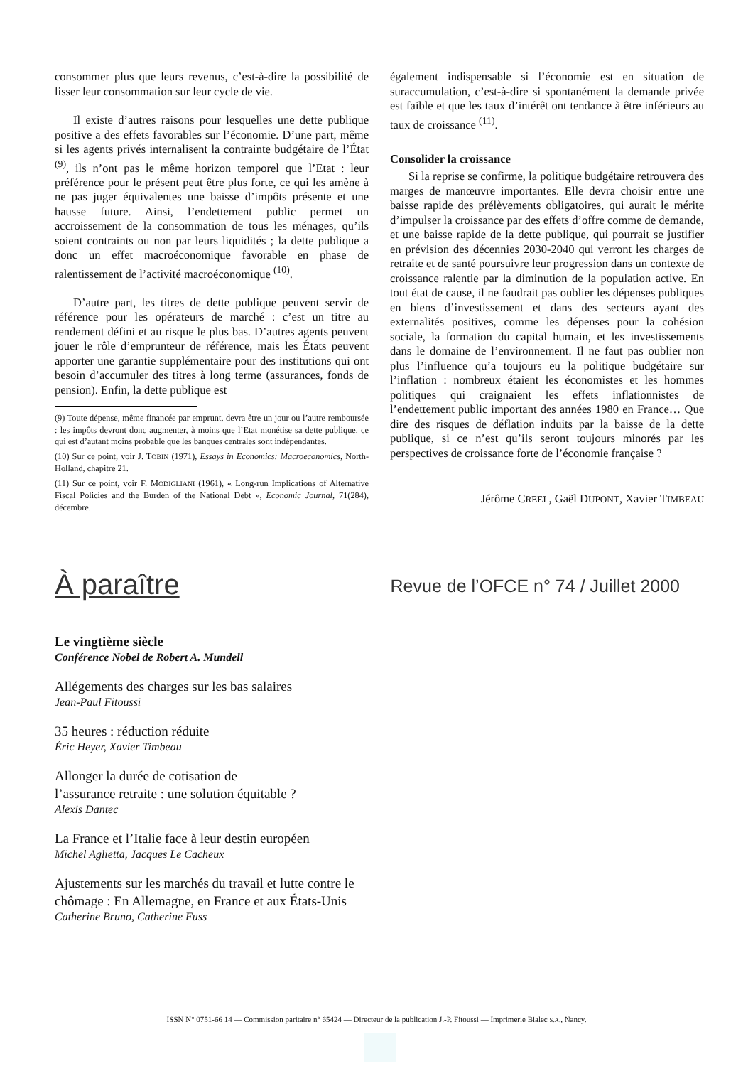consommer plus que leurs revenus, c’est-à-dire la possibilité de lisser leur consommation sur leur cycle de vie.
Il existe d’autres raisons pour lesquelles une dette publique positive a des effets favorables sur l’économie. D’une part, même si les agents privés internalisent la contrainte budgétaire de l’État <sup>(9)</sup>, ils n’ont pas le même horizon temporel que l’Etat : leur préférence pour le présent peut être plus forte, ce qui les amène à ne pas juger équivalentes une baisse d’impôts présente et une hausse future. Ainsi, l’endettement public permet un accroissement de la consommation de tous les ménages, qu’ils soient contraints ou non par leurs liquidités ; la dette publique a donc un effet macroéconomique favorable en phase de ralentissement de l’activité macroéconomique <sup>(10)</sup>.
D’autre part, les titres de dette publique peuvent servir de référence pour les opérateurs de marché : c’est un titre au rendement défini et au risque le plus bas. D’autres agents peuvent jouer le rôle d’emprunteur de référence, mais les États peuvent apporter une garantie supplémentaire pour des institutions qui ont besoin d’accumuler des titres à long terme (assurances, fonds de pension). Enfin, la dette publique est
(9) Toute dépense, même financée par emprunt, devra être un jour ou l’autre remboursée : les impôts devront donc augmenter, à moins que l’Etat monétise sa dette publique, ce qui est d’autant moins probable que les banques centrales sont indépendantes.
(10) Sur ce point, voir J. TOBIN (1971), Essays in Economics: Macroeconomics, North-Holland, chapitre 21.
(11) Sur ce point, voir F. MODIGLIANI (1961), « Long-run Implications of Alternative Fiscal Policies and the Burden of the National Debt », Economic Journal, 71(284), décembre.
également indispensable si l’économie est en situation de suraccumulation, c’est-à-dire si spontanément la demande privée est faible et que les taux d’intérêt ont tendance à être inférieurs au taux de croissance <sup>(11)</sup>.
Consolider la croissance
Si la reprise se confirme, la politique budgétaire retrouvera des marges de manœuvre importantes. Elle devra choisir entre une baisse rapide des prélèvements obligatoires, qui aurait le mérite d’impulser la croissance par des effets d’offre comme de demande, et une baisse rapide de la dette publique, qui pourrait se justifier en prévision des décennies 2030-2040 qui verront les charges de retraite et de santé poursuivre leur progression dans un contexte de croissance ralentie par la diminution de la population active. En tout état de cause, il ne faudrait pas oublier les dépenses publiques en biens d’investissement et dans des secteurs ayant des externalités positives, comme les dépenses pour la cohésion sociale, la formation du capital humain, et les investissements dans le domaine de l’environnement. Il ne faut pas oublier non plus l’influence qu’a toujours eu la politique budgétaire sur l’inflation : nombreux étaient les économistes et les hommes politiques qui craignaient les effets inflationnistes de l’endettement public important des années 1980 en France… Que dire des risques de déflation induits par la baisse de la dette publique, si ce n’est qu’ils seront toujours minorés par les perspectives de croissance forte de l’économie française ?
Jérôme CREEL, Gaël DUPONT, Xavier TIMBEAU
À paraître Revue de l’OFCE n° 74 / Juillet 2000
Le vingtième siècle
Conférence Nobel de Robert A. Mundell
Allégements des charges sur les bas salaires
Jean-Paul Fitoussi
35 heures : réduction réduite
Éric Heyer, Xavier Timbeau
Allonger la durée de cotisation de
l’assurance retraite : une solution équitable ?
Alexis Dantec
La France et l’Italie face à leur destin européen
Michel Aglietta, Jacques Le Cacheux
Ajustements sur les marchés du travail et lutte contre le chômage : En Allemagne, en France et aux États-Unis
Catherine Bruno, Catherine Fuss
ISSN N° 0751-66 14 — Commission paritaire n° 65424 — Directeur de la publication J.-P. Fitoussi — Imprimerie Bialec S.A., Nancy.